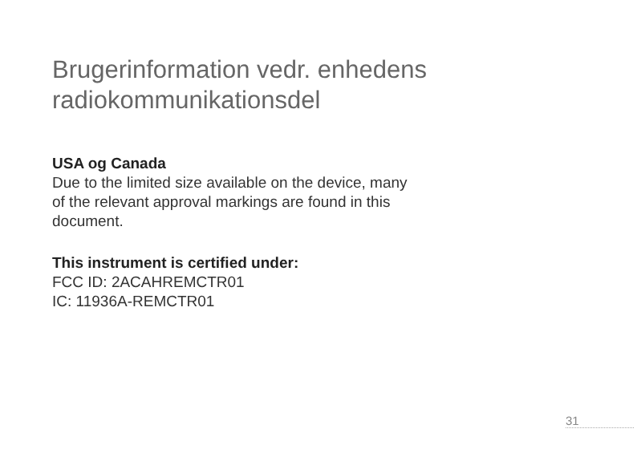Brugerinformation vedr. enhedens
radiokommunikationsdel
USA og Canada
Due to the limited size available on the device, many
of the relevant approval markings are found in this
document.
This instrument is certified under:
FCC ID: 2ACAHREMCTR01
IC: 11936A-REMCTR01
31